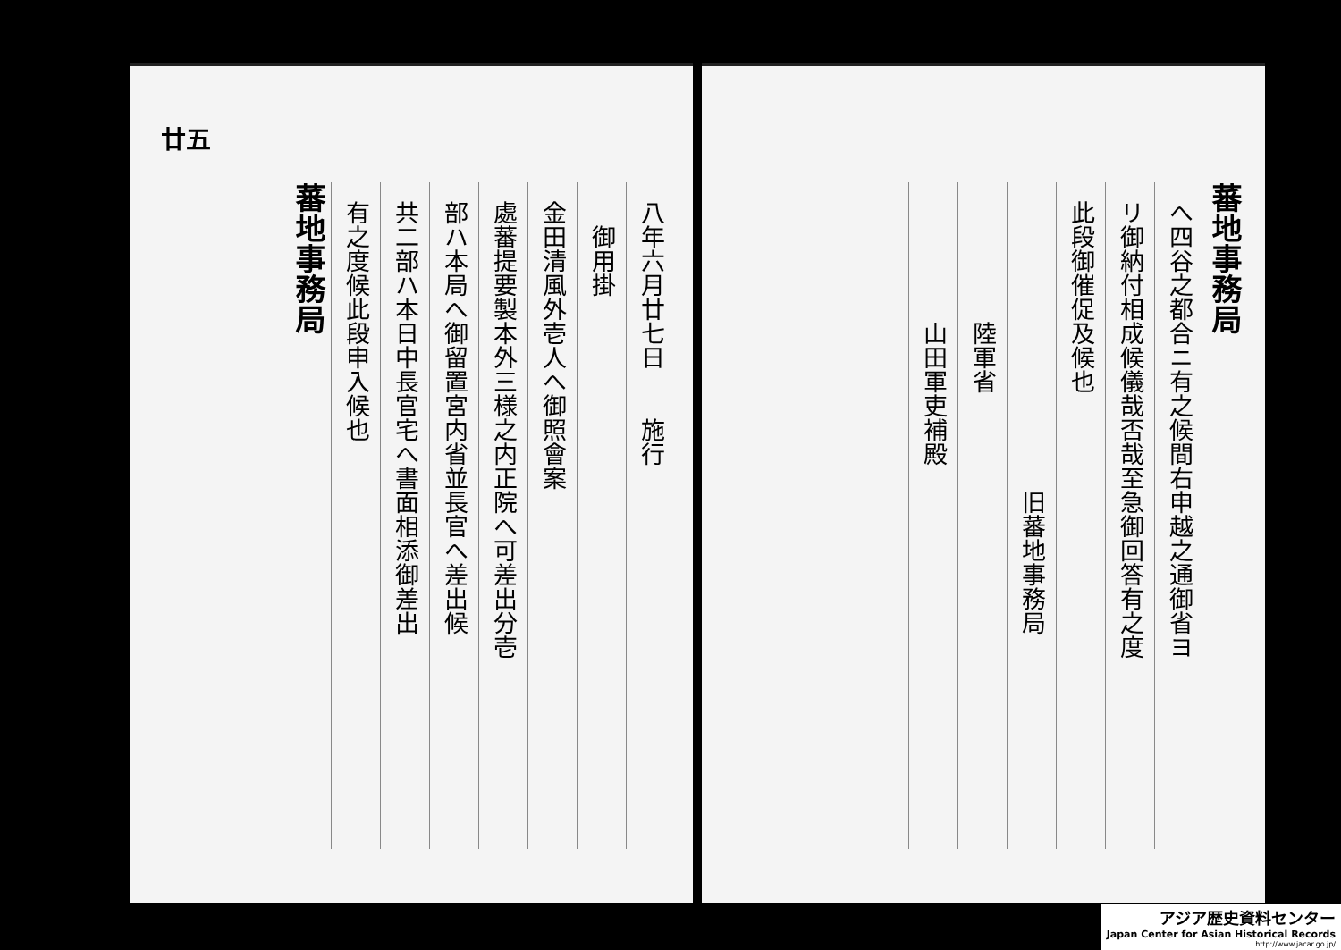廿五
八年六月廿七日　　施行
　御用掛
金田清風外壱人へ御照會案
處蕃提要製本外三様之内正院へ可差出分壱
部ハ本局へ御留置宮内省並長官へ差出候
共二部ハ本日中長官宅へ書面相添御差出
有之度候此段申入候也
蕃地事務局
蕃地事務局
へ四谷之都合ニ有之候間右申越之通御省ヨ
リ御納付相成候儀哉否哉至急御回答有之度
此段御催促及候也
　　　　　　　　　　　　旧蕃地事務局
　　　　　陸軍省
　　　　　山田軍吏補殿
アジア歴史資料センター
Japan Center for Asian Historical Records
http://www.jacar.go.jp/